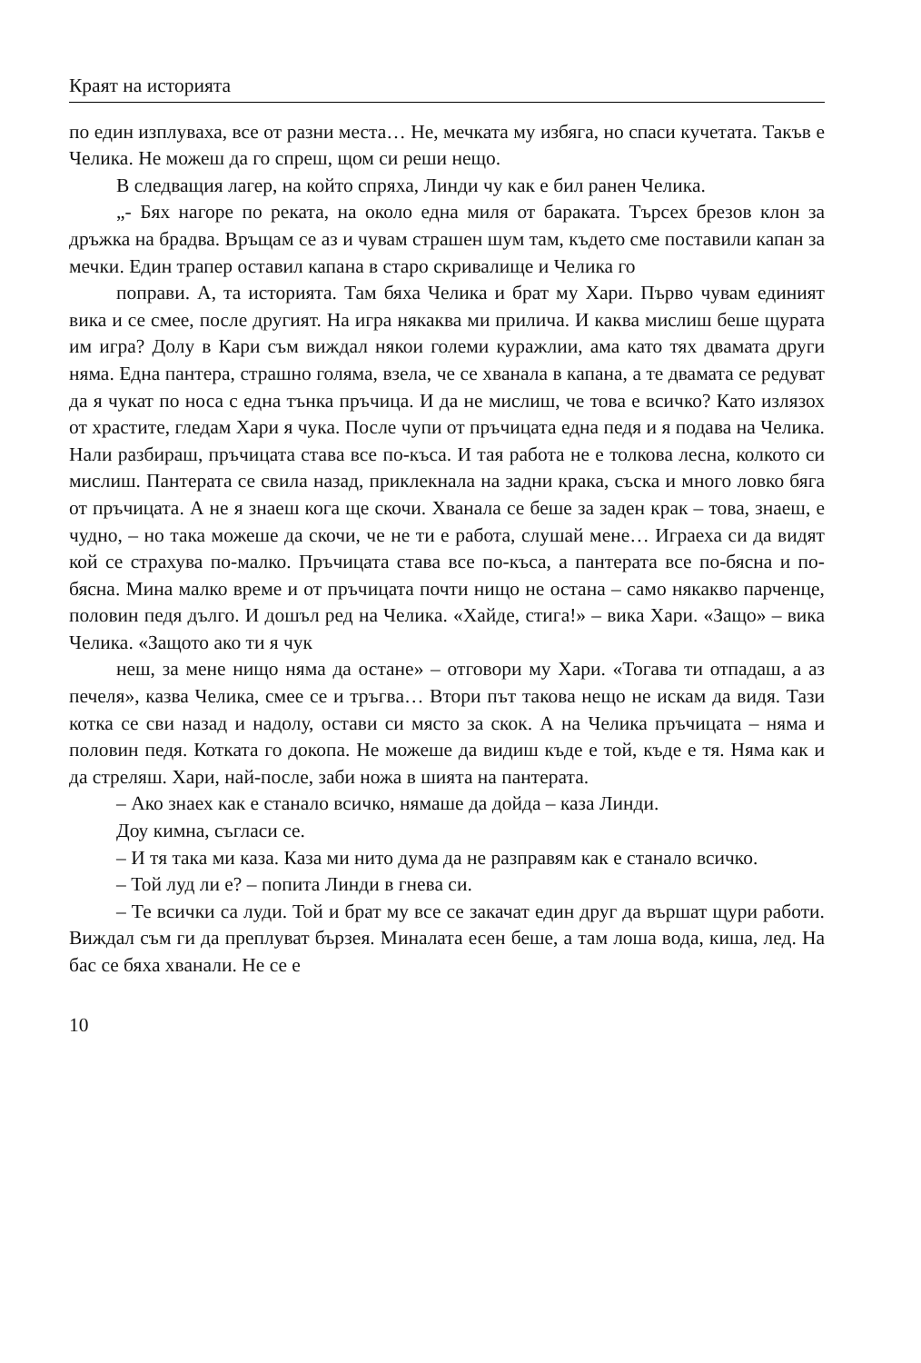Краят на историята
по един изплуваха, все от разни места… Не, мечката му избяга, но спаси кучетата. Такъв е Челика. Не можеш да го спреш, щом си реши нещо.
В следващия лагер, на който спряха, Линди чу как е бил ранен Челика.
„- Бях нагоре по реката, на около една миля от бараката. Търсех брезов клон за дръжка на брадва. Връщам се аз и чувам страшен шум там, където сме поставили капан за мечки. Един трапер оставил капана в старо скривалище и Челика го
поправи. А, та историята. Там бяха Челика и брат му Хари. Първо чувам единият вика и се смее, после другият. На игра някаква ми прилича. И каква мислиш беше щурата им игра? Долу в Кари съм виждал някои големи куражлии, ама като тях двамата други няма. Една пантера, страшно голяма, взела, че се хванала в капана, а те двамата се редуват да я чукат по носа с една тънка пръчица. И да не мислиш, че това е всичко? Като излязох от храстите, гледам Хари я чука. После чупи от пръчицата една педя и я подава на Челика. Нали разбираш, пръчицата става все по-къса. И тая работа не е толкова лесна, колкото си мислиш. Пантерата се свила назад, приклекнала на задни крака, съска и много ловко бяга от пръчицата. А не я знаеш кога ще скочи. Хванала се беше за заден крак – това, знаеш, е чудно, – но така можеше да скочи, че не ти е работа, слушай мене… Играеха си да видят кой се страхува по-малко. Пръчицата става все по-къса, а пантерата все по-бясна и по-бясна. Мина малко време и от пръчицата почти нищо не остана – само някакво парченце, половин педя дълго. И дошъл ред на Челика. «Хайде, стига!» – вика Хари. «Защо» – вика Челика. «Защото ако ти я чук
неш, за мене нищо няма да остане» – отговори му Хари. «Тогава ти отпадаш, а аз печеля», казва Челика, смее се и тръгва… Втори път такова нещо не искам да видя. Тази котка се сви назад и надолу, остави си място за скок. А на Челика пръчицата – няма и половин педя. Котката го докопа. Не можеше да видиш къде е той, къде е тя. Няма как и да стреляш. Хари, най-после, заби ножа в шията на пантерата.
– Ако знаех как е станало всичко, нямаше да дойда – каза Линди.
Доу кимна, съгласи се.
– И тя така ми каза. Каза ми нито дума да не разправям как е станало всичко.
– Той луд ли е? – попита Линди в гнева си.
– Те всички са луди. Той и брат му все се закачат един друг да вършат щури работи. Виждал съм ги да преплуват бързея. Миналата есен беше, а там лоша вода, киша, лед. На бас се бяха хванали. Не се е
10